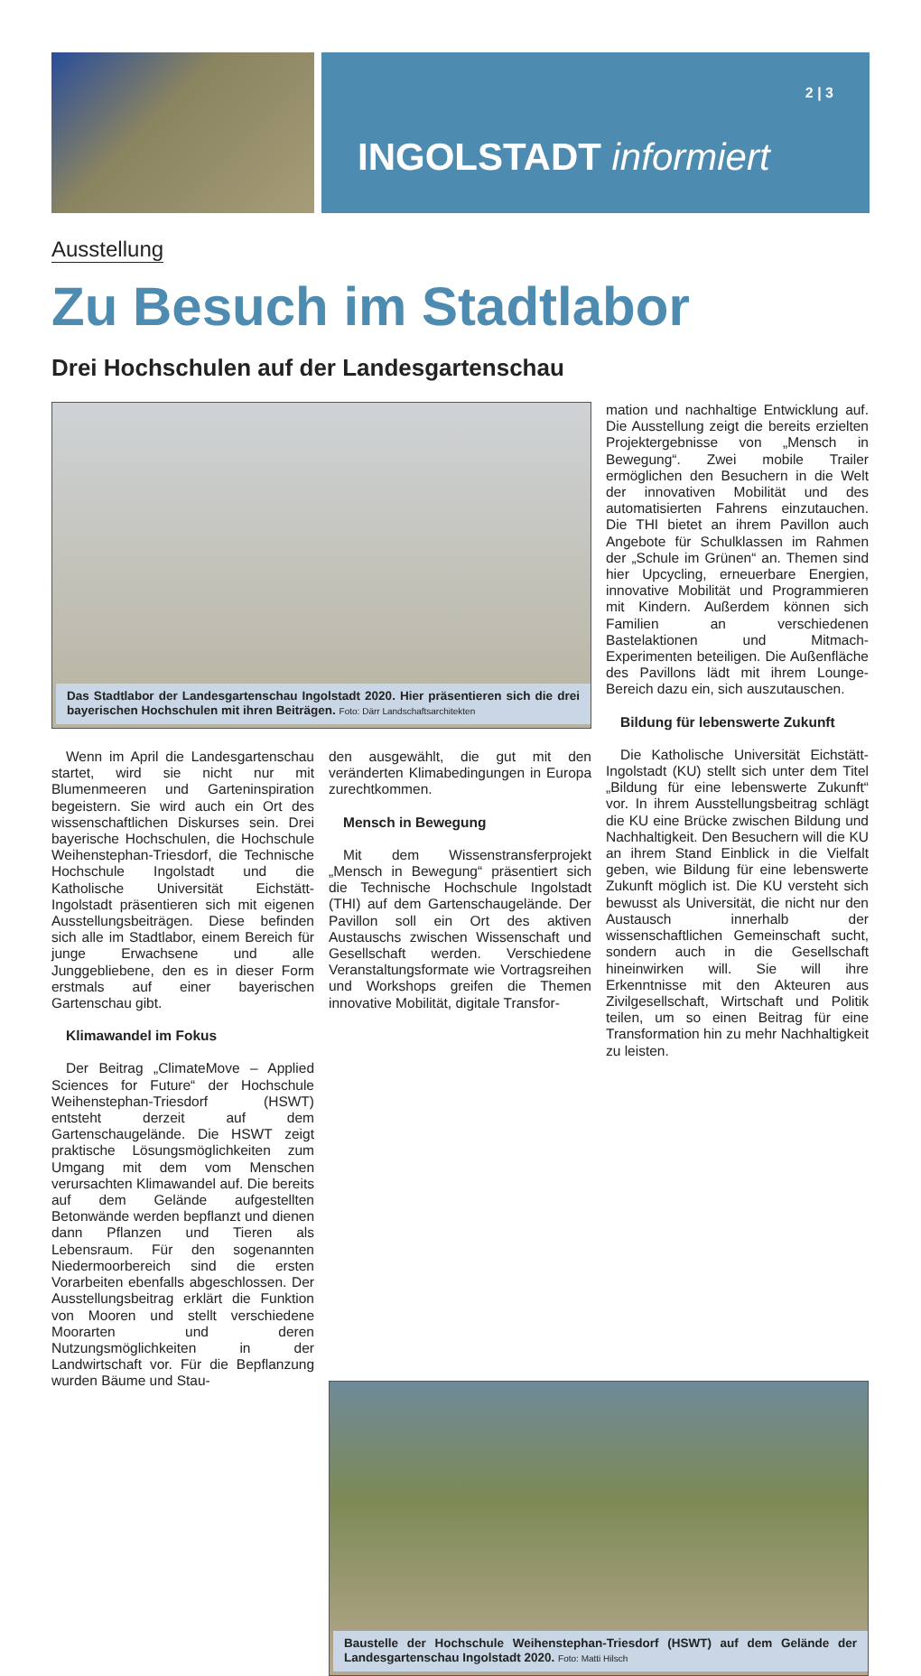2 | 3
INGOLSTADT informiert
Ausstellung
Zu Besuch im Stadtlabor
Drei Hochschulen auf der Landesgartenschau
Das Stadtlabor der Landesgartenschau Ingolstadt 2020. Hier präsentieren sich die drei bayerischen Hochschulen mit ihren Beiträgen. Foto: Därr Landschaftsarchitekten
Wenn im April die Landesgartenschau startet, wird sie nicht nur mit Blumenmeeren und Garteninspiration begeistern. Sie wird auch ein Ort des wissenschaftlichen Diskurses sein. Drei bayerische Hochschulen, die Hochschule Weihenstephan-Triesdorf, die Technische Hochschule Ingolstadt und die Katholische Universität Eichstätt-Ingolstadt präsentieren sich mit eigenen Ausstellungsbeiträgen. Diese befinden sich alle im Stadtlabor, einem Bereich für junge Erwachsene und alle Junggebliebene, den es in dieser Form erstmals auf einer bayerischen Gartenschau gibt.
Klimawandel im Fokus
Der Beitrag „ClimateMove – Applied Sciences for Future“ der Hochschule Weihenstephan-Triesdorf (HSWT) entsteht derzeit auf dem Gartenschaugelände. Die HSWT zeigt praktische Lösungsmöglichkeiten zum Umgang mit dem vom Menschen verursachten Klimawandel auf. Die bereits auf dem Gelände aufgestellten Betonwände werden bepflanzt und dienen dann Pflanzen und Tieren als Lebensraum. Für den sogenannten Niedermoorbereich sind die ersten Vorarbeiten ebenfalls abgeschlossen. Der Ausstellungsbeitrag erklärt die Funktion von Mooren und stellt verschiedene Moorarten und deren Nutzungsmöglichkeiten in der Landwirtschaft vor. Für die Bepflanzung wurden Bäume und Stau-
den ausgewählt, die gut mit den veränderten Klimabedingungen in Europa zurechtkommen.
Mensch in Bewegung
Mit dem Wissenstransferprojekt „Mensch in Bewegung“ präsentiert sich die Technische Hochschule Ingolstadt (THI) auf dem Gartenschaugelände. Der Pavillon soll ein Ort des aktiven Austauschs zwischen Wissenschaft und Gesellschaft werden. Verschiedene Veranstaltungsformate wie Vortragsreihen und Workshops greifen die Themen innovative Mobilität, digitale Transfor-
mation und nachhaltige Entwicklung auf. Die Ausstellung zeigt die bereits erzielten Projektergebnisse von „Mensch in Bewegung“. Zwei mobile Trailer ermöglichen den Besuchern in die Welt der innovativen Mobilität und des automatisierten Fahrens einzutauchen. Die THI bietet an ihrem Pavillon auch Angebote für Schulklassen im Rahmen der „Schule im Grünen“ an. Themen sind hier Upcycling, erneuerbare Energien, innovative Mobilität und Programmieren mit Kindern. Außerdem können sich Familien an verschiedenen Bastelaktionen und Mitmach-Experimenten beteiligen. Die Außenfläche des Pavillons lädt mit ihrem Lounge-Bereich dazu ein, sich auszutauschen.
Bildung für lebenswerte Zukunft
Die Katholische Universität Eichstätt-Ingolstadt (KU) stellt sich unter dem Titel „Bildung für eine lebenswerte Zukunft“ vor. In ihrem Ausstellungsbeitrag schlägt die KU eine Brücke zwischen Bildung und Nachhaltigkeit. Den Besuchern will die KU an ihrem Stand Einblick in die Vielfalt geben, wie Bildung für eine lebenswerte Zukunft möglich ist. Die KU versteht sich bewusst als Universität, die nicht nur den Austausch innerhalb der wissenschaftlichen Gemeinschaft sucht, sondern auch in die Gesellschaft hineinwirken will. Sie will ihre Erkenntnisse mit den Akteuren aus Zivilgesellschaft, Wirtschaft und Politik teilen, um so einen Beitrag für eine Transformation hin zu mehr Nachhaltigkeit zu leisten.
Baustelle der Hochschule Weihenstephan-Triesdorf (HSWT) auf dem Gelände der Landesgartenschau Ingolstadt 2020. Foto: Matti Hilsch